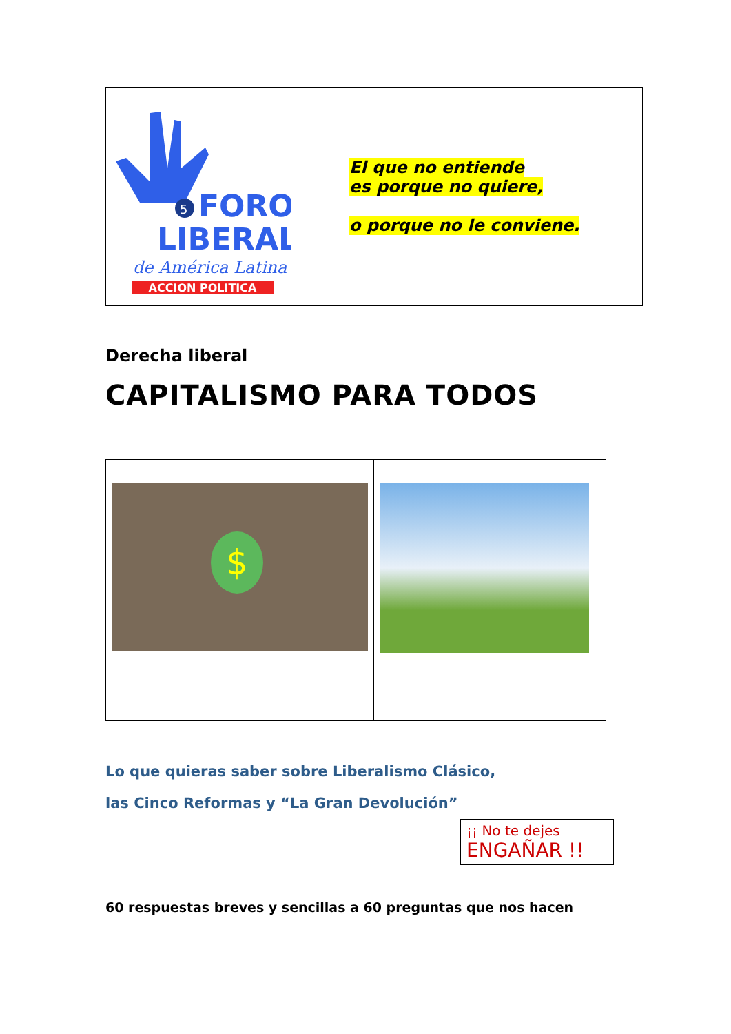| 5 FORO LIBERAL de América Latina ACCION POLITICA | El que no entiende es porque no quiere, o porque no le conviene. |
Derecha liberal
CAPITALISMO PARA TODOS
| $ | |
Lo que quieras saber sobre Liberalismo Clásico,
las Cinco Reformas y “La Gran Devolución”
¡¡ No te dejes
ENGAÑAR !!
60 respuestas breves y sencillas a 60 preguntas que nos hacen